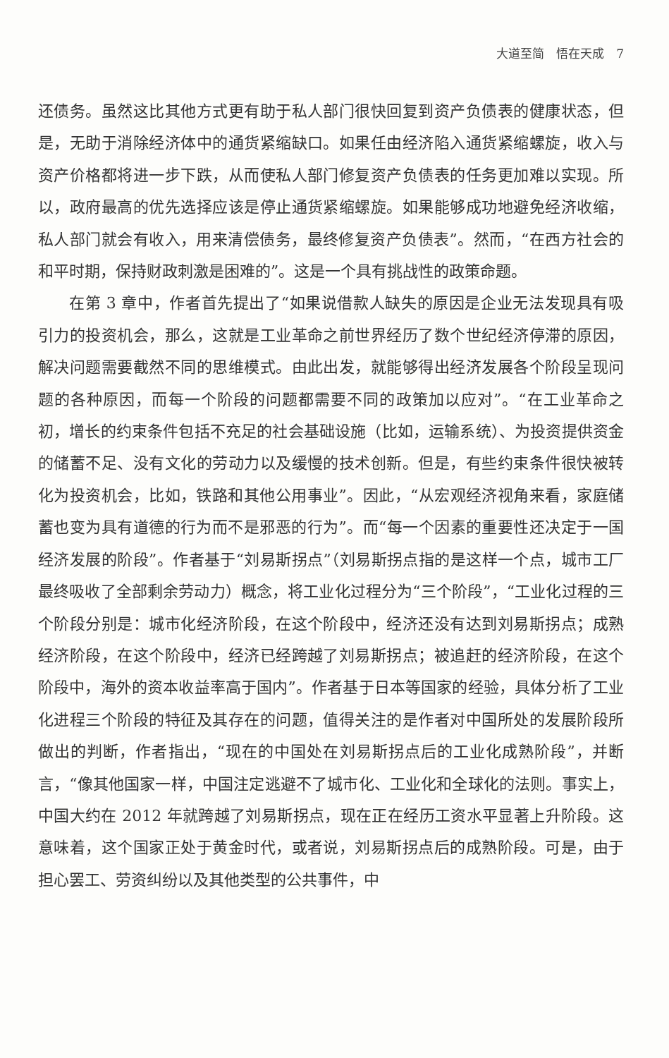大道至简　悟在天成　7
还债务。虽然这比其他方式更有助于私人部门很快回复到资产负债表的健康状态，但是，无助于消除经济体中的通货紧缩缺口。如果任由经济陷入通货紧缩螺旋，收入与资产价格都将进一步下跌，从而使私人部门修复资产负债表的任务更加难以实现。所以，政府最高的优先选择应该是停止通货紧缩螺旋。如果能够成功地避免经济收缩，私人部门就会有收入，用来清偿债务，最终修复资产负债表”。然而，“在西方社会的和平时期，保持财政刺激是困难的”。这是一个具有挑战性的政策命题。
在第 3 章中，作者首先提出了“如果说借款人缺失的原因是企业无法发现具有吸引力的投资机会，那么，这就是工业革命之前世界经历了数个世纪经济停滞的原因，解决问题需要截然不同的思维模式。由此出发，就能够得出经济发展各个阶段呈现问题的各种原因，而每一个阶段的问题都需要不同的政策加以应对”。“在工业革命之初，增长的约束条件包括不充足的社会基础设施（比如，运输系统）、为投资提供资金的储蓄不足、没有文化的劳动力以及缓慢的技术创新。但是，有些约束条件很快被转化为投资机会，比如，铁路和其他公用事业”。因此，“从宏观经济视角来看，家庭储蓄也变为具有道德的行为而不是邪恶的行为”。而“每一个因素的重要性还决定于一国经济发展的阶段”。作者基于“刘易斯拐点”（刘易斯拐点指的是这样一个点，城市工厂最终吸收了全部剩余劳动力）概念，将工业化过程分为“三个阶段”，“工业化过程的三个阶段分别是：城市化经济阶段，在这个阶段中，经济还没有达到刘易斯拐点；成熟经济阶段，在这个阶段中，经济已经跨越了刘易斯拐点；被追赶的经济阶段，在这个阶段中，海外的资本收益率高于国内”。作者基于日本等国家的经验，具体分析了工业化进程三个阶段的特征及其存在的问题，值得关注的是作者对中国所处的发展阶段所做出的判断，作者指出，“现在的中国处在刘易斯拐点后的工业化成熟阶段”，并断言，“像其他国家一样，中国注定逃避不了城市化、工业化和全球化的法则。事实上，中国大约在 2012 年就跨越了刘易斯拐点，现在正在经历工资水平显著上升阶段。这意味着，这个国家正处于黄金时代，或者说，刘易斯拐点后的成熟阶段。可是，由于担心罢工、劳资纠纷以及其他类型的公共事件，中